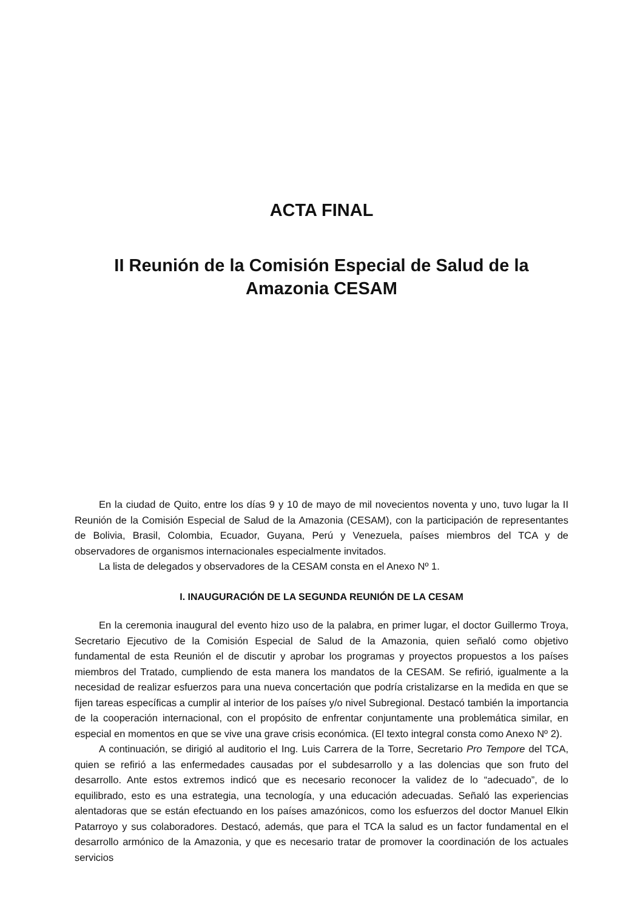ACTA FINAL
II Reunión de la Comisión Especial de Salud de la
Amazonia CESAM
En la ciudad de Quito, entre los días 9 y 10 de mayo de mil novecientos noventa y uno, tuvo lugar la II Reunión de la Comisión Especial de Salud de la Amazonia (CESAM), con la participación de representantes de Bolivia, Brasil, Colombia, Ecuador, Guyana, Perú y Venezuela, países miembros del TCA y de observadores de organismos internacionales especialmente invitados.
La lista de delegados y observadores de la CESAM consta en el Anexo Nº 1.
I. INAUGURACIÓN DE LA SEGUNDA REUNIÓN DE LA CESAM
En la ceremonia inaugural del evento hizo uso de la palabra, en primer lugar, el doctor Guillermo Troya, Secretario Ejecutivo de la Comisión Especial de Salud de la Amazonia, quien señaló como objetivo fundamental de esta Reunión el de discutir y aprobar los programas y proyectos propuestos a los países miembros del Tratado, cumpliendo de esta manera los mandatos de la CESAM. Se refirió, igualmente a la necesidad de realizar esfuerzos para una nueva concertación que podría cristalizarse en la medida en que se fijen tareas específicas a cumplir al interior de los países y/o nivel Subregional. Destacó también la importancia de la cooperación internacional, con el propósito de enfrentar conjuntamente una problemática similar, en especial en momentos en que se vive una grave crisis económica. (El texto integral consta como Anexo Nº 2).
A continuación, se dirigió al auditorio el Ing. Luis Carrera de la Torre, Secretario Pro Tempore del TCA, quien se refirió a las enfermedades causadas por el subdesarrollo y a las dolencias que son fruto del desarrollo. Ante estos extremos indicó que es necesario reconocer la validez de lo “adecuado”, de lo equilibrado, esto es una estrategia, una tecnología, y una educación adecuadas. Señaló las experiencias alentadoras que se están efectuando en los países amazónicos, como los esfuerzos del doctor Manuel Elkin Patarroyo y sus colaboradores. Destacó, además, que para el TCA la salud es un factor fundamental en el desarrollo armónico de la Amazonia, y que es necesario tratar de promover la coordinación de los actuales servicios